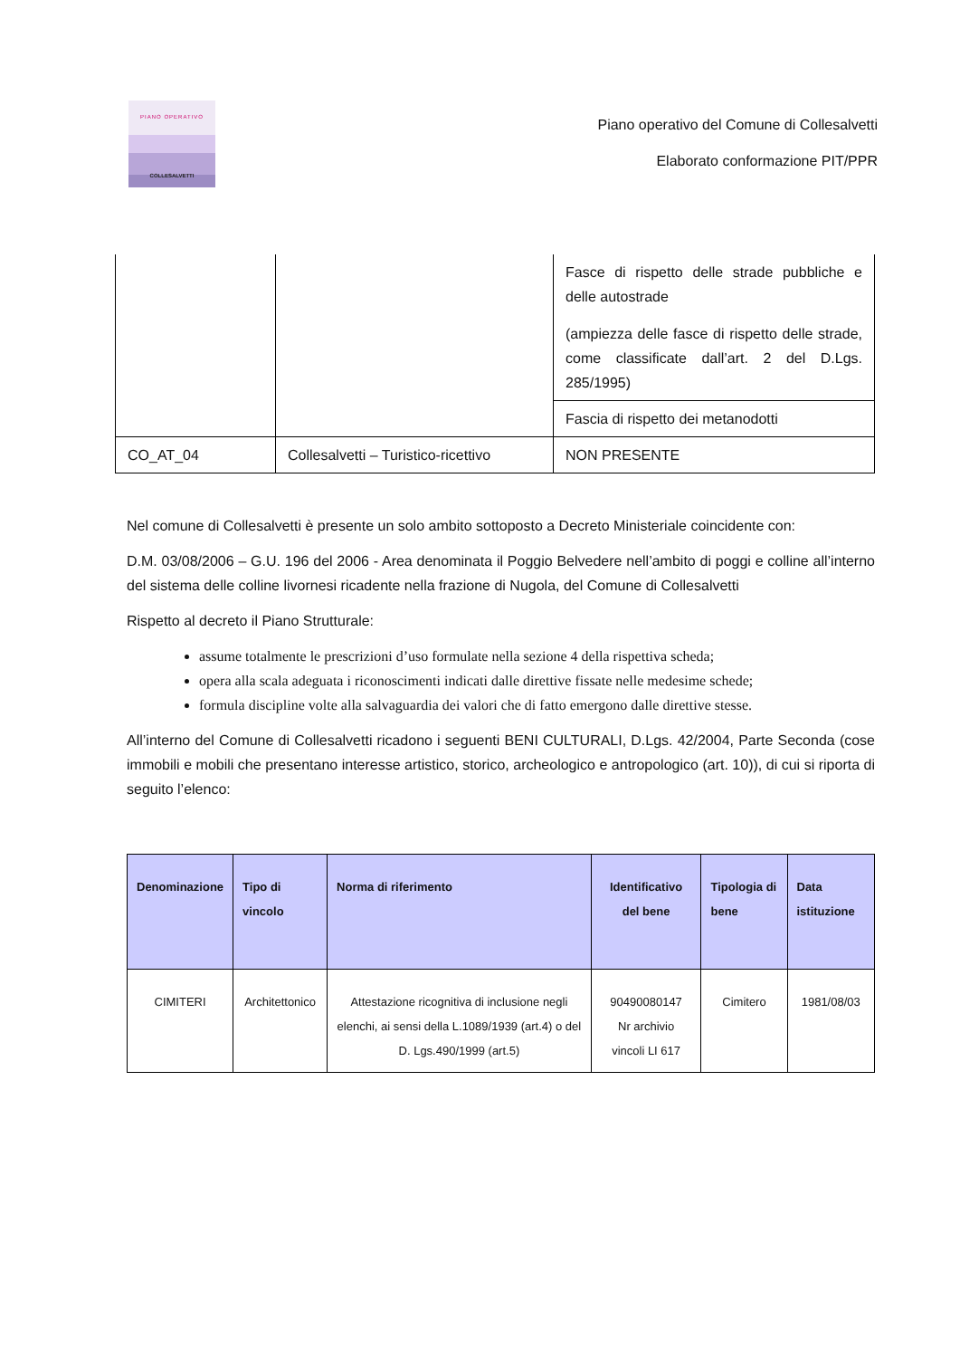PIANO OPERATIVO
COLLESALVETTI
Piano operativo del Comune di Collesalvetti
Elaborato conformazione PIT/PPR
| | | Fasce di rispetto delle strade pubbliche e delle autostrade (ampiezza delle fasce di rispetto delle strade, come classificate dall’art. 2 del D.Lgs. 285/1995) |
| | | Fascia di rispetto dei metanodotti |
| CO_AT_04 | Collesalvetti – Turistico-ricettivo | NON PRESENTE |
Nel comune di Collesalvetti è presente un solo ambito sottoposto a Decreto Ministeriale coincidente con:
D.M. 03/08/2006 – G.U. 196 del 2006 - Area denominata il Poggio Belvedere nell’ambito di poggi e colline all’interno del sistema delle colline livornesi ricadente nella frazione di Nugola, del Comune di Collesalvetti
Rispetto al decreto il Piano Strutturale:
assume totalmente le prescrizioni d’uso formulate nella sezione 4 della rispettiva scheda;
opera alla scala adeguata i riconoscimenti indicati dalle direttive fissate nelle medesime schede;
formula discipline volte alla salvaguardia dei valori che di fatto emergono dalle direttive stesse.
All’interno del Comune di Collesalvetti ricadono i seguenti BENI CULTURALI, D.Lgs. 42/2004, Parte Seconda (cose immobili e mobili che presentano interesse artistico, storico, archeologico e antropologico (art. 10)), di cui si riporta di seguito l’elenco:
| Denominazione | Tipo di vincolo | Norma di riferimento | Identificativo del bene | Tipologia di bene | Data istituzione |
| --- | --- | --- | --- | --- | --- |
| CIMITERI | Architettonico | Attestazione ricognitiva di inclusione negli elenchi, ai sensi della L.1089/1939 (art.4) o del D. Lgs.490/1999 (art.5) | 90490080147 Nr archivio vincoli LI 617 | Cimitero | 1981/08/03 |